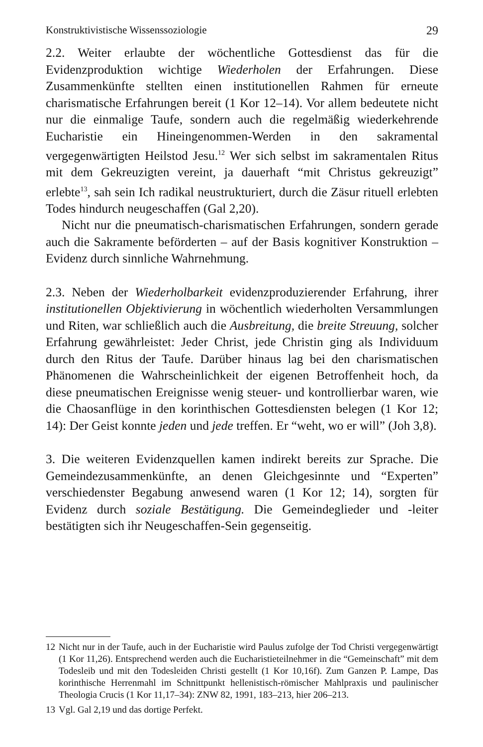Konstruktivistische Wissenssoziologie 29
2.2. Weiter erlaubte der wöchentliche Gottesdienst das für die Evidenzproduktion wichtige Wiederholen der Erfahrungen. Diese Zusammenkünfte stellten einen institutionellen Rahmen für erneute charismatische Erfahrungen bereit (1 Kor 12–14). Vor allem bedeutete nicht nur die einmalige Taufe, sondern auch die regelmäßig wiederkehrende Eucharistie ein Hineingenommen-Werden in den sakramental vergegenwärtigten Heilstod Jesu.<sup>12</sup> Wer sich selbst im sakramentalen Ritus mit dem Gekreuzigten vereint, ja dauerhaft “mit Christus gekreuzigt” erlebte<sup>13</sup>, sah sein Ich radikal neustrukturiert, durch die Zäsur rituell erlebten Todes hindurch neugeschaffen (Gal 2,20).
Nicht nur die pneumatisch-charismatischen Erfahrungen, sondern gerade auch die Sakramente beförderten – auf der Basis kognitiver Konstruktion – Evidenz durch sinnliche Wahrnehmung.
2.3. Neben der Wiederholbarkeit evidenzproduzierender Erfahrung, ihrer institutionellen Objektivierung in wöchentlich wiederholten Versammlungen und Riten, war schließlich auch die Ausbreitung, die breite Streuung, solcher Erfahrung gewährleistet: Jeder Christ, jede Christin ging als Individuum durch den Ritus der Taufe. Darüber hinaus lag bei den charismatischen Phänomenen die Wahrscheinlichkeit der eigenen Betroffenheit hoch, da diese pneumatischen Ereignisse wenig steuer- und kontrollierbar waren, wie die Chaosanflüge in den korinthischen Gottesdiensten belegen (1 Kor 12; 14): Der Geist konnte jeden und jede treffen. Er “weht, wo er will” (Joh 3,8).
3. Die weiteren Evidenzquellen kamen indirekt bereits zur Sprache. Die Gemeindezusammenkünfte, an denen Gleichgesinnte und “Experten” verschiedenster Begabung anwesend waren (1 Kor 12; 14), sorgten für Evidenz durch soziale Bestätigung. Die Gemeindeglieder und -leiter bestätigten sich ihr Neugeschaffen-Sein gegenseitig.
12 Nicht nur in der Taufe, auch in der Eucharistie wird Paulus zufolge der Tod Christi vergegenwärtigt (1 Kor 11,26). Entsprechend werden auch die Eucharistieteilnehmer in die “Gemeinschaft” mit dem Todesleib und mit den Todesleiden Christi gestellt (1 Kor 10,16f). Zum Ganzen P. Lampe, Das korinthische Herrenmahl im Schnittpunkt hellenistisch-römischer Mahlpraxis und paulinischer Theologia Crucis (1 Kor 11,17–34): ZNW 82, 1991, 183–213, hier 206–213.
13 Vgl. Gal 2,19 und das dortige Perfekt.